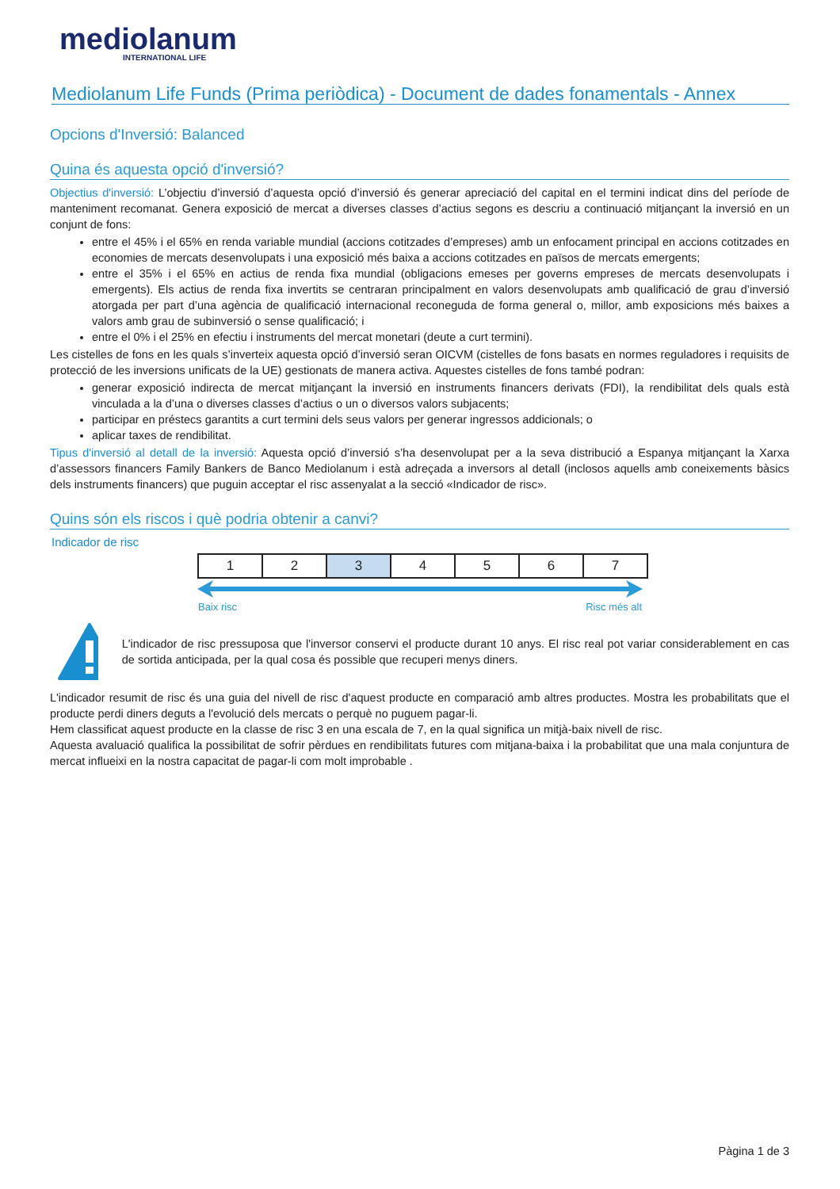mediolanum
INTERNATIONAL LIFE
Mediolanum Life Funds (Prima periòdica) - Document de dades fonamentals - Annex
Opcions d'Inversió: Balanced
Quina és aquesta opció d'inversió?
Objectius d'inversió: L’objectiu d’inversió d’aquesta opció d’inversió és generar apreciació del capital en el termini indicat dins del període de manteniment recomanat. Genera exposició de mercat a diverses classes d’actius segons es descriu a continuació mitjançant la inversió en un conjunt de fons:
entre el 45% i el 65% en renda variable mundial (accions cotitzades d’empreses) amb un enfocament principal en accions cotitzades en economies de mercats desenvolupats i una exposició més baixa a accions cotitzades en països de mercats emergents;
entre el 35% i el 65% en actius de renda fixa mundial (obligacions emeses per governs empreses de mercats desenvolupats i emergents). Els actius de renda fixa invertits se centraran principalment en valors desenvolupats amb qualificació de grau d’inversió atorgada per part d’una agència de qualificació internacional reconeguda de forma general o, millor, amb exposicions més baixes a valors amb grau de subinversió o sense qualificació; i
entre el 0% i el 25% en efectiu i instruments del mercat monetari (deute a curt termini).
Les cistelles de fons en les quals s’inverteix aquesta opció d’inversió seran OICVM (cistelles de fons basats en normes reguladores i requisits de protecció de les inversions unificats de la UE) gestionats de manera activa. Aquestes cistelles de fons també podran:
generar exposició indirecta de mercat mitjançant la inversió en instruments financers derivats (FDI), la rendibilitat dels quals està vinculada a la d’una o diverses classes d’actius o un o diversos valors subjacents;
participar en préstecs garantits a curt termini dels seus valors per generar ingressos addicionals; o
aplicar taxes de rendibilitat.
Tipus d'inversió al detall de la inversió: Aquesta opció d’inversió s’ha desenvolupat per a la seva distribució a Espanya mitjançant la Xarxa d’assessors financers Family Bankers de Banco Mediolanum i està adreçada a inversors al detall (inclosos aquells amb coneixements bàsics dels instruments financers) que puguin acceptar el risc assenyalat a la secció «Indicador de risc».
Quins són els riscos i què podria obtenir a canvi?
Indicador de risc
| 1 | 2 | 3 | 4 | 5 | 6 | 7 |
Baix risc Risc més alt
L'indicador de risc pressuposa que l'inversor conservi el producte durant 10 anys. El risc real pot variar considerablement en cas de sortida anticipada, per la qual cosa és possible que recuperi menys diners.
L'indicador resumit de risc és una guia del nivell de risc d'aquest producte en comparació amb altres productes. Mostra les probabilitats que el producte perdi diners deguts a l'evolució dels mercats o perquè no puguem pagar-li.
Hem classificat aquest producte en la classe de risc 3 en una escala de 7, en la qual significa un mitjà-baix nivell de risc.
Aquesta avaluació qualifica la possibilitat de sofrir pèrdues en rendibilitats futures com mitjana-baixa i la probabilitat que una mala conjuntura de mercat influeixi en la nostra capacitat de pagar-li com molt improbable .
Pàgina 1 de 3